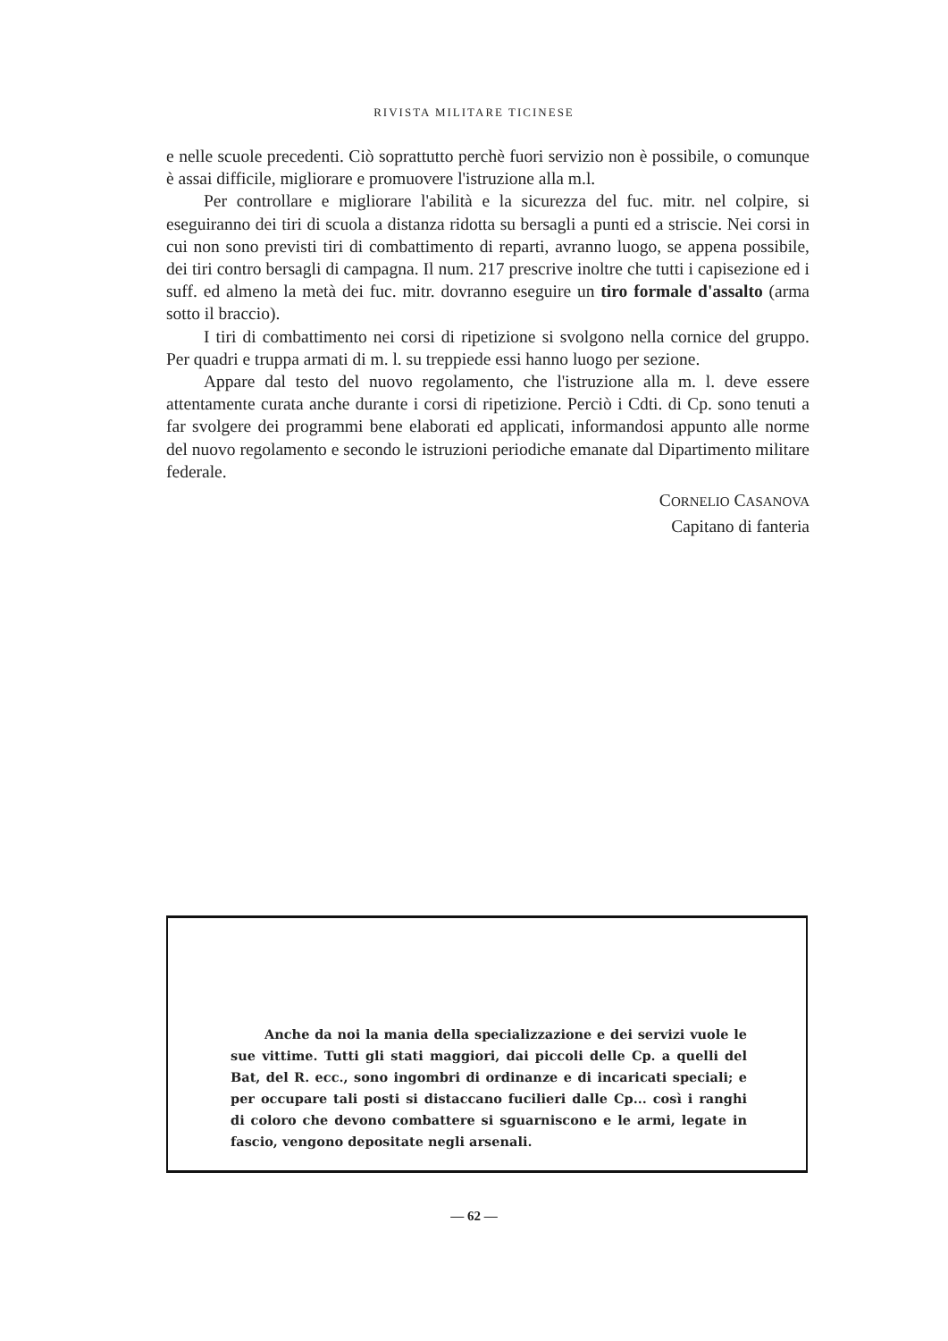RIVISTA MILITARE TICINESE
e nelle scuole precedenti. Ciò soprattutto perchè fuori servizio non è possibile, o comunque è assai difficile, migliorare e promuovere l'istruzione alla m.l.
Per controllare e migliorare l'abilità e la sicurezza del fuc. mitr. nel colpire, si eseguiranno dei tiri di scuola a distanza ridotta su bersagli a punti ed a striscie. Nei corsi in cui non sono previsti tiri di combattimento di reparti, avranno luogo, se appena possibile, dei tiri contro bersagli di campagna. Il num. 217 prescrive inoltre che tutti i capisezione ed i suff. ed almeno la metà dei fuc. mitr. dovranno eseguire un tiro formale d'assalto (arma sotto il braccio).
I tiri di combattimento nei corsi di ripetizione si svolgono nella cornice del gruppo. Per quadri e truppa armati di m. l. su treppiede essi hanno luogo per sezione.
Appare dal testo del nuovo regolamento, che l'istruzione alla m. l. deve essere attentamente curata anche durante i corsi di ripetizione. Perciò i Cdti. di Cp. sono tenuti a far svolgere dei programmi bene elaborati ed applicati, informandosi appunto alle norme del nuovo regolamento e secondo le istruzioni periodiche emanate dal Dipartimento militare federale.
CORNELIO CASANOVA
Capitano di fanteria
Anche da noi la mania della specializzazione e dei servizi vuole le sue vittime. Tutti gli stati maggiori, dai piccoli delle Cp. a quelli del Bat, del R. ecc., sono ingombri di ordinanze e di incaricati speciali; e per occupare tali posti si distaccano fucilieri dalle Cp... così i ranghi di coloro che devono combattere si sguarniscono e le armi, legate in fascio, vengono depositate negli arsenali.
— 62 —